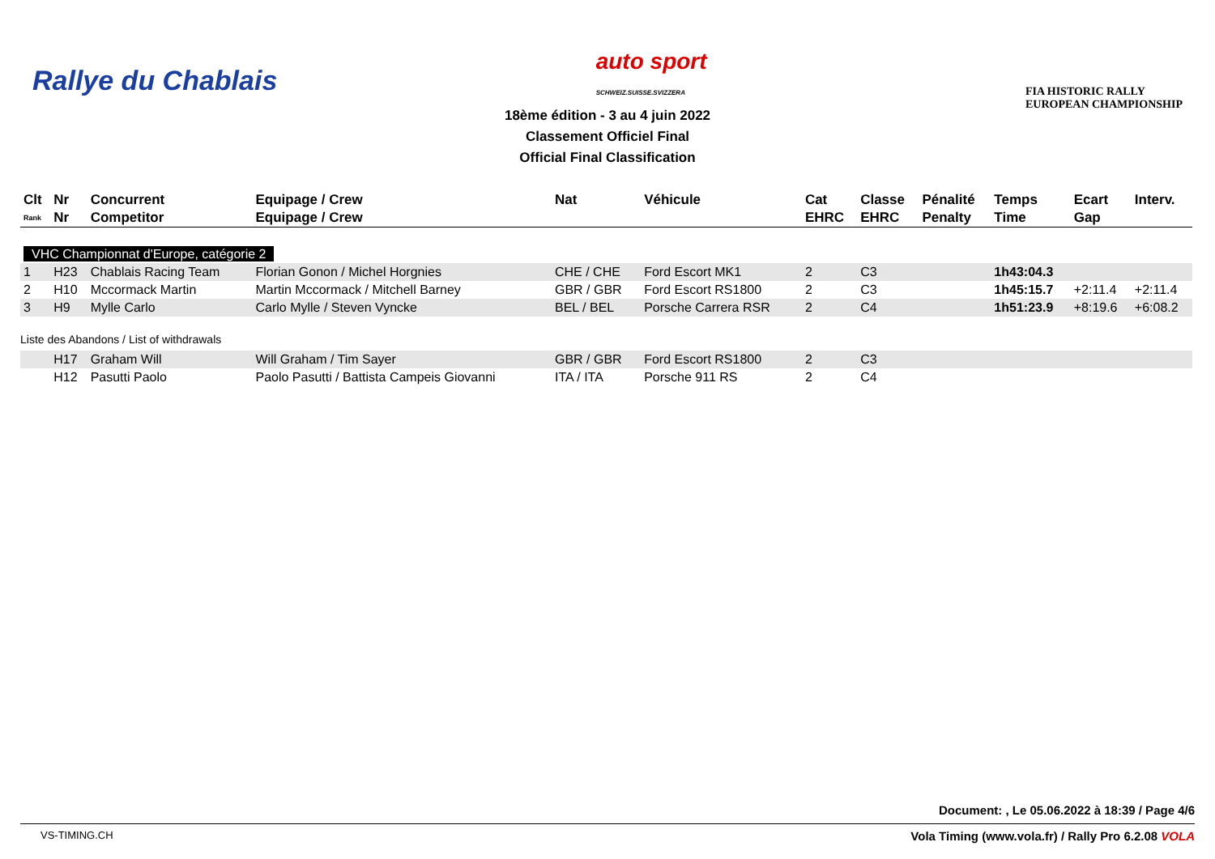Rallye du Chablais
auto sport
SCHWEIZ.SUISSE.SVIZZERA
FIA HISTORIC RALLY
EUROPEAN CHAMPIONSHIP
18ème édition - 3 au 4 juin 2022
Classement Officiel Final
Official Final Classification
| Clt | Nr | Concurrent | Equipage / Crew | Nat | Véhicule | Cat | Classe | Pénalité | Temps | Ecart | Interv. |
| --- | --- | --- | --- | --- | --- | --- | --- | --- | --- | --- | --- |
| Rank | Nr | Competitor | Equipage / Crew | | | EHRC | EHRC | Penalty | Time | Gap | |
| VHC Championnat d'Europe, catégorie 2 | | | | | | | | | | | |
| 1 | H23 | Chablais Racing Team | Florian Gonon / Michel Horgnies | CHE / CHE | Ford Escort MK1 | 2 | C3 | | 1h43:04.3 | | |
| 2 | H10 | Mccormack Martin | Martin Mccormack / Mitchell Barney | GBR / GBR | Ford Escort RS1800 | 2 | C3 | | 1h45:15.7 | +2:11.4 | +2:11.4 |
| 3 | H9 | Mylle Carlo | Carlo Mylle / Steven Vyncke | BEL / BEL | Porsche Carrera RSR | 2 | C4 | | 1h51:23.9 | +8:19.6 | +6:08.2 |
| Liste des Abandons / List of withdrawals | | | | | | | | | | | |
| | H17 | Graham Will | Will Graham / Tim Sayer | GBR / GBR | Ford Escort RS1800 | 2 | C3 | | | | |
| | H12 | Pasutti Paolo | Paolo Pasutti / Battista Campeis Giovanni | ITA / ITA | Porsche 911 RS | 2 | C4 | | | | |
Document: , Le 05.06.2022 à 18:39 / Page 4/6
VS-TIMING.CH Vola Timing (www.vola.fr) / Rally Pro 6.2.08 VOLA